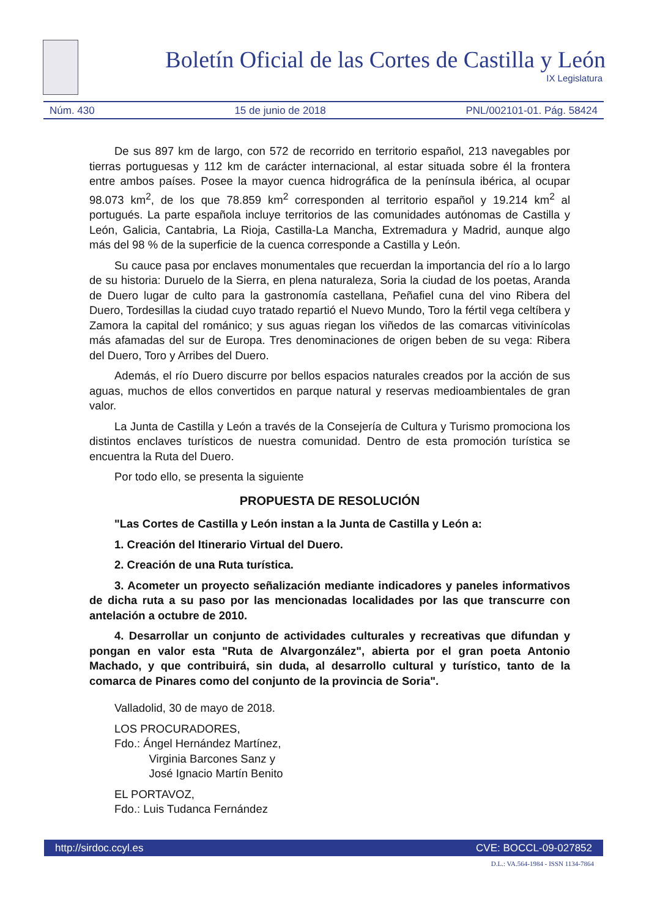Boletín Oficial de las Cortes de Castilla y León
IX Legislatura
Núm. 430 15 de junio de 2018 PNL/002101-01. Pág. 58424
De sus 897 km de largo, con 572 de recorrido en territorio español, 213 navegables por tierras portuguesas y 112 km de carácter internacional, al estar situada sobre él la frontera entre ambos países. Posee la mayor cuenca hidrográfica de la península ibérica, al ocupar 98.073 km<sup>2</sup>, de los que 78.859 km<sup>2</sup> corresponden al territorio español y 19.214 km<sup>2</sup> al portugués. La parte española incluye territorios de las comunidades autónomas de Castilla y León, Galicia, Cantabria, La Rioja, Castilla-La Mancha, Extremadura y Madrid, aunque algo más del 98 % de la superficie de la cuenca corresponde a Castilla y León.
Su cauce pasa por enclaves monumentales que recuerdan la importancia del río a lo largo de su historia: Duruelo de la Sierra, en plena naturaleza, Soria la ciudad de los poetas, Aranda de Duero lugar de culto para la gastronomía castellana, Peñafiel cuna del vino Ribera del Duero, Tordesillas la ciudad cuyo tratado repartió el Nuevo Mundo, Toro la fértil vega celtíbera y Zamora la capital del románico; y sus aguas riegan los viñedos de las comarcas vitivinícolas más afamadas del sur de Europa. Tres denominaciones de origen beben de su vega: Ribera del Duero, Toro y Arribes del Duero.
Además, el río Duero discurre por bellos espacios naturales creados por la acción de sus aguas, muchos de ellos convertidos en parque natural y reservas medioambientales de gran valor.
La Junta de Castilla y León a través de la Consejería de Cultura y Turismo promociona los distintos enclaves turísticos de nuestra comunidad. Dentro de esta promoción turística se encuentra la Ruta del Duero.
Por todo ello, se presenta la siguiente
PROPUESTA DE RESOLUCIÓN
"Las Cortes de Castilla y León instan a la Junta de Castilla y León a:
1. Creación del Itinerario Virtual del Duero.
2. Creación de una Ruta turística.
3. Acometer un proyecto señalización mediante indicadores y paneles informativos de dicha ruta a su paso por las mencionadas localidades por las que transcurre con antelación a octubre de 2010.
4. Desarrollar un conjunto de actividades culturales y recreativas que difundan y pongan en valor esta "Ruta de Alvargonzález", abierta por el gran poeta Antonio Machado, y que contribuirá, sin duda, al desarrollo cultural y turístico, tanto de la comarca de Pinares como del conjunto de la provincia de Soria".
Valladolid, 30 de mayo de 2018.
LOS PROCURADORES,
Fdo.: Ángel Hernández Martínez,
Virginia Barcones Sanz y
José Ignacio Martín Benito
EL PORTAVOZ,
Fdo.: Luis Tudanca Fernández
http://sirdoc.ccyl.es CVE: BOCCL-09-027852
D.L.: VA.564-1984 - ISSN 1134-7864